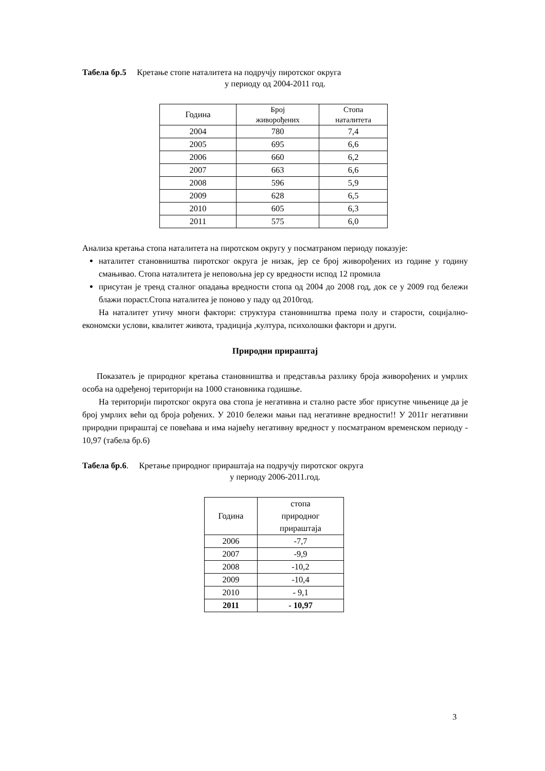Табела бр.5 Кретање стопе наталитета на подручју пиротског округа
у периоду од 2004-2011 год.
| Година | Број живорођених | Стопа наталитета |
| --- | --- | --- |
| 2004 | 780 | 7,4 |
| 2005 | 695 | 6,6 |
| 2006 | 660 | 6,2 |
| 2007 | 663 | 6,6 |
| 2008 | 596 | 5,9 |
| 2009 | 628 | 6,5 |
| 2010 | 605 | 6,3 |
| 2011 | 575 | 6,0 |
Анализа кретања стопа наталитета на пиротском округу у посматраном периоду показује:
наталитет становништва пиротског округа је низак, јер се број живорођених из године у годину смањивао. Стопа наталитета је неповољна јер су вредности испод 12 промила
присутан је тренд сталног опадања вредности стопа од 2004 до 2008 год, док се у 2009 год бележи блажи пораст.Стопа наталитеа је поново у паду од 2010год.
На наталитет утичу многи фактори: структура становништва према полу и старости, социјално-економски услови, квалитет живота, традиција ,култура, психолошки фактори и други.
Природни прираштај
Показатељ је природног кретања становништва и представља разлику броја живорођених и умрлих особа на одређеној територији на 1000 становника годишње.
На територији пиротског округа ова стопа је негативна и стално расте због присутне чињенице да је број умрлих већи од броја рођених. У 2010 бележи мањи пад негативне вредности!! У 2011г негативни природни прираштај се повећава и има највећу негативну вредност у посматраном временском периоду - 10,97 (табела бр.6)
Табела бр.6. Кретање природног прираштаја на подручју пиротског округа
у периоду 2006-2011.год.
| Година | стопа природног прираштаја |
| --- | --- |
| 2006 | -7,7 |
| 2007 | -9,9 |
| 2008 | -10,2 |
| 2009 | -10,4 |
| 2010 | - 9,1 |
| 2011 | - 10,97 |
3